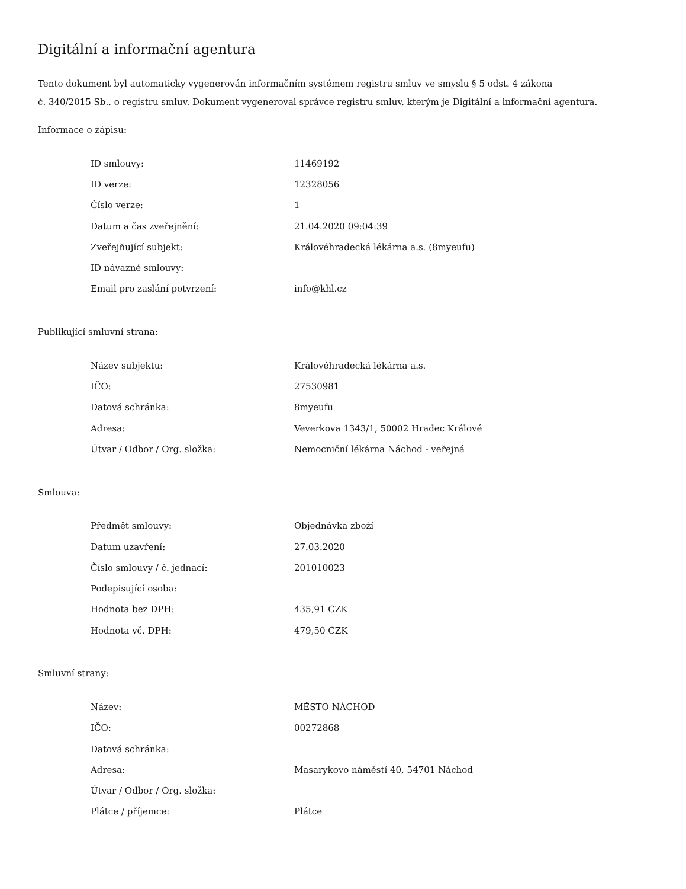Digitální a informační agentura
Tento dokument byl automaticky vygenerován informačním systémem registru smluv ve smyslu § 5 odst. 4 zákona
č. 340/2015 Sb., o registru smluv. Dokument vygeneroval správce registru smluv, kterým je Digitální a informační agentura.
Informace o zápisu:
| ID smlouvy: | 11469192 |
| ID verze: | 12328056 |
| Číslo verze: | 1 |
| Datum a čas zveřejnění: | 21.04.2020 09:04:39 |
| Zveřejňující subjekt: | Královéhradecká lékárna a.s. (8myeufu) |
| ID návazné smlouvy: | |
| Email pro zaslání potvrzení: | info@khl.cz |
Publikující smluvní strana:
| Název subjektu: | Královéhradecká lékárna a.s. |
| IČO: | 27530981 |
| Datová schránka: | 8myeufu |
| Adresa: | Veverkova 1343/1, 50002 Hradec Králové |
| Útvar / Odbor / Org. složka: | Nemocniční lékárna Náchod - veřejná |
Smlouva:
| Předmět smlouvy: | Objednávka zboží |
| Datum uzavření: | 27.03.2020 |
| Číslo smlouvy / č. jednací: | 201010023 |
| Podepisující osoba: | |
| Hodnota bez DPH: | 435,91 CZK |
| Hodnota vč. DPH: | 479,50 CZK |
Smluvní strany:
| Název: | MĚSTO NÁCHOD |
| IČO: | 00272868 |
| Datová schránka: | |
| Adresa: | Masarykovo náměstí 40, 54701 Náchod |
| Útvar / Odbor / Org. složka: | |
| Plátce / příjemce: | Plátce |